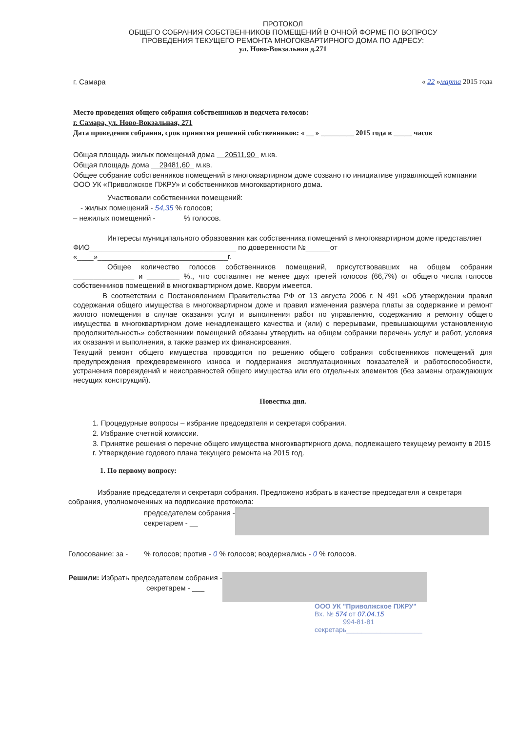ПРОТОКОЛ
ОБЩЕГО СОБРАНИЯ СОБСТВЕННИКОВ ПОМЕЩЕНИЙ В ОЧНОЙ ФОРМЕ ПО ВОПРОСУ
ПРОВЕДЕНИЯ ТЕКУЩЕГО РЕМОНТА МНОГОКВАРТИРНОГО ДОМА ПО АДРЕСУ:
ул. Ново-Вокзальная д.271
г. Самара « 22 »марта 2015 года
Место проведения общего собрания собственников и подсчета голосов:
г. Самара, ул. Ново-Вокзальная, 271
Дата проведения собрания, срок принятия решений собственников: « __ » _________ 2015 года в _____ часов
Общая площадь жилых помещений дома 20511,90 м.кв.
Общая площадь дома 29481,60 м.кв.
Общее собрание собственников помещений в многоквартирном доме созвано по инициативе управляющей компании ООО УК «Приволжское ПЖРУ» и собственников многоквартирного дома.
Участвовали собственники помещений:
- жилых помещений - 54,35 % голосов;
– нежилых помещений - % голосов.
Интересы муниципального образования как собственника помещений в многоквартирном доме представляет ФИО____________________________________ по доверенности №______от «____»________________________________г.
Общее количество голосов собственников помещений, присутствовавших на общем собрании _______________ и ________ %., что составляет не менее двух третей голосов (66,7%) от общего числа голосов собственников помещений в многоквартирном доме. Кворум имеется.
В соответствии с Постановлением Правительства РФ от 13 августа 2006 г. N 491 «Об утверждении правил содержания общего имущества в многоквартирном доме и правил изменения размера платы за содержание и ремонт жилого помещения в случае оказания услуг и выполнения работ по управлению, содержанию и ремонту общего имущества в многоквартирном доме ненадлежащего качества и (или) с перерывами, превышающими установленную продолжительность» собственники помещений обязаны утвердить на общем собрании перечень услуг и работ, условия их оказания и выполнения, а также размер их финансирования.
Текущий ремонт общего имущества проводится по решению общего собрания собственников помещений для предупреждения преждевременного износа и поддержания эксплуатационных показателей и работоспособности, устранения повреждений и неисправностей общего имущества или его отдельных элементов (без замены ограждающих несущих конструкций).
Повестка дня.
1. Процедурные вопросы – избрание председателя и секретаря собрания.
2. Избрание счетной комиссии.
3. Принятие решения о перечне общего имущества многоквартирного дома, подлежащего текущему ремонту в 2015 г. Утверждение годового плана текущего ремонта на 2015 год.
1. По первому вопросу:
Избрание председателя и секретаря собрания. Предложено избрать в качестве председателя и секретаря собрания, уполномоченных на подписание протокола:
председателем собрания -
секретарем - __
Голосование: за - % голосов; против - 0 % голосов; воздержались - 0 % голосов.
Решили: Избрать председателем собрания -
секретарем - ___
ООО УК "Приволжское ПЖРУ"
Вх. № 574 от 07.04.15
994-81-81
секретарь____________________